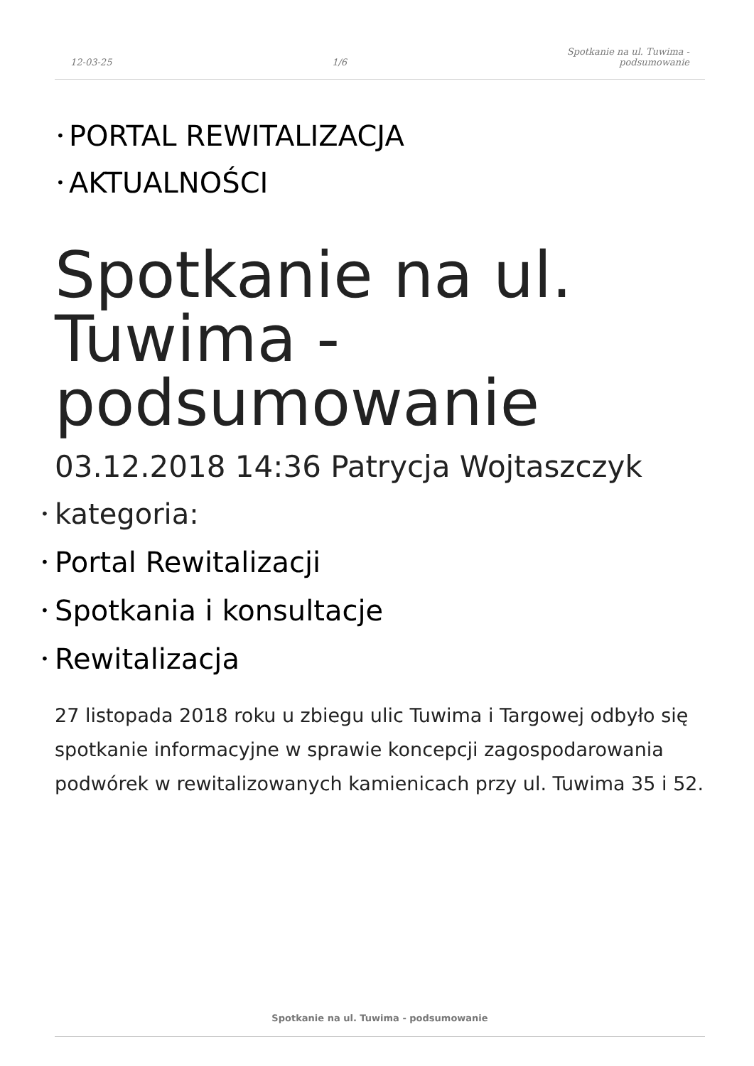12-03-25 1/6 Spotkanie na ul. Tuwima -
podsumowanie
• PORTAL REWITALIZACJA
• AKTUALNOŚCI
Spotkanie na ul. Tuwima - podsumowanie
03.12.2018 14:36 Patrycja Wojtaszczyk
• kategoria:
• Portal Rewitalizacji
• Spotkania i konsultacje
• Rewitalizacja
27 listopada 2018 roku u zbiegu ulic Tuwima i Targowej odbyło się spotkanie informacyjne w sprawie koncepcji zagospodarowania podwórek w rewitalizowanych kamienicach przy ul. Tuwima 35 i 52.
Spotkanie na ul. Tuwima - podsumowanie